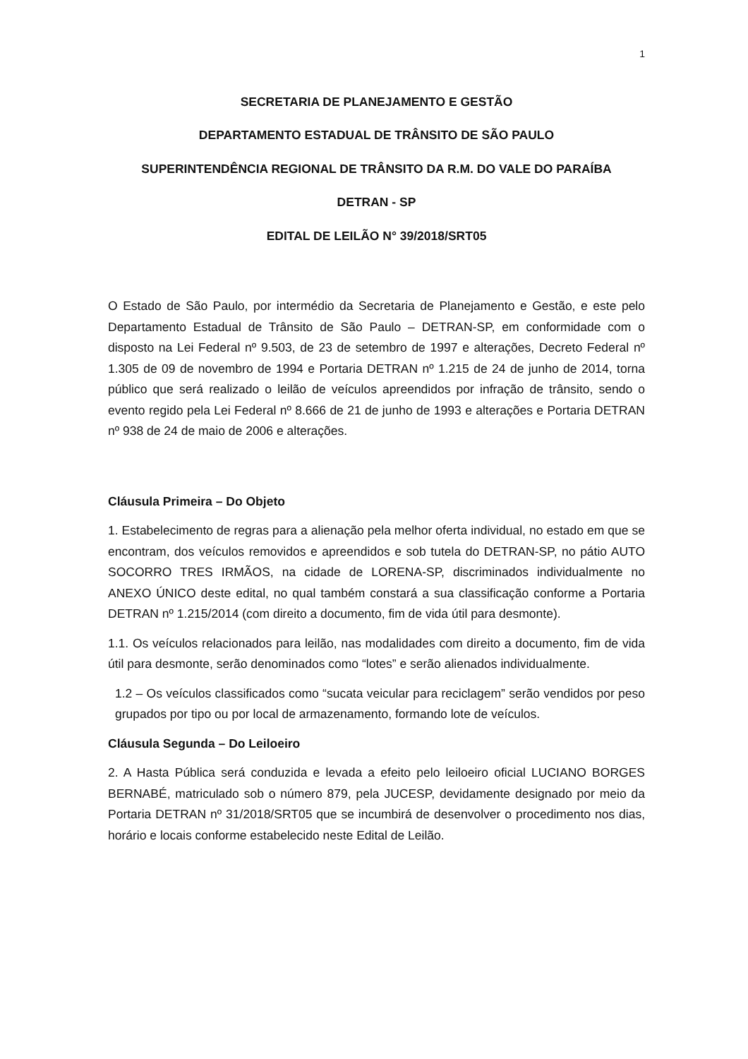1
SECRETARIA DE PLANEJAMENTO E GESTÃO
DEPARTAMENTO ESTADUAL DE TRÂNSITO DE SÃO PAULO
SUPERINTENDÊNCIA REGIONAL DE TRÂNSITO DA R.M. DO VALE DO PARAÍBA
DETRAN - SP
EDITAL DE LEILÃO N° 39/2018/SRT05
O Estado de São Paulo, por intermédio da Secretaria de Planejamento e Gestão, e este pelo Departamento Estadual de Trânsito de São Paulo – DETRAN-SP, em conformidade com o disposto na Lei Federal nº 9.503, de 23 de setembro de 1997 e alterações, Decreto Federal nº 1.305 de 09 de novembro de 1994 e Portaria DETRAN nº 1.215 de 24 de junho de 2014, torna público que será realizado o leilão de veículos apreendidos por infração de trânsito, sendo o evento regido pela Lei Federal nº 8.666 de 21 de junho de 1993 e alterações e Portaria DETRAN nº 938 de 24 de maio de 2006 e alterações.
Cláusula Primeira – Do Objeto
1. Estabelecimento de regras para a alienação pela melhor oferta individual, no estado em que se encontram, dos veículos removidos e apreendidos e sob tutela do DETRAN-SP, no pátio AUTO SOCORRO TRES IRMÃOS, na cidade de LORENA-SP, discriminados individualmente no ANEXO ÚNICO deste edital, no qual também constará a sua classificação conforme a Portaria DETRAN nº 1.215/2014 (com direito a documento, fim de vida útil para desmonte).
1.1. Os veículos relacionados para leilão, nas modalidades com direito a documento, fim de vida útil para desmonte, serão denominados como “lotes” e serão alienados individualmente.
1.2 – Os veículos classificados como “sucata veicular para reciclagem” serão vendidos por peso grupados por tipo ou por local de armazenamento, formando lote de veículos.
Cláusula Segunda – Do Leiloeiro
2. A Hasta Pública será conduzida e levada a efeito pelo leiloeiro oficial LUCIANO BORGES BERNABÉ, matriculado sob o número 879, pela JUCESP, devidamente designado por meio da Portaria DETRAN nº 31/2018/SRT05 que se incumbirá de desenvolver o procedimento nos dias, horário e locais conforme estabelecido neste Edital de Leilão.